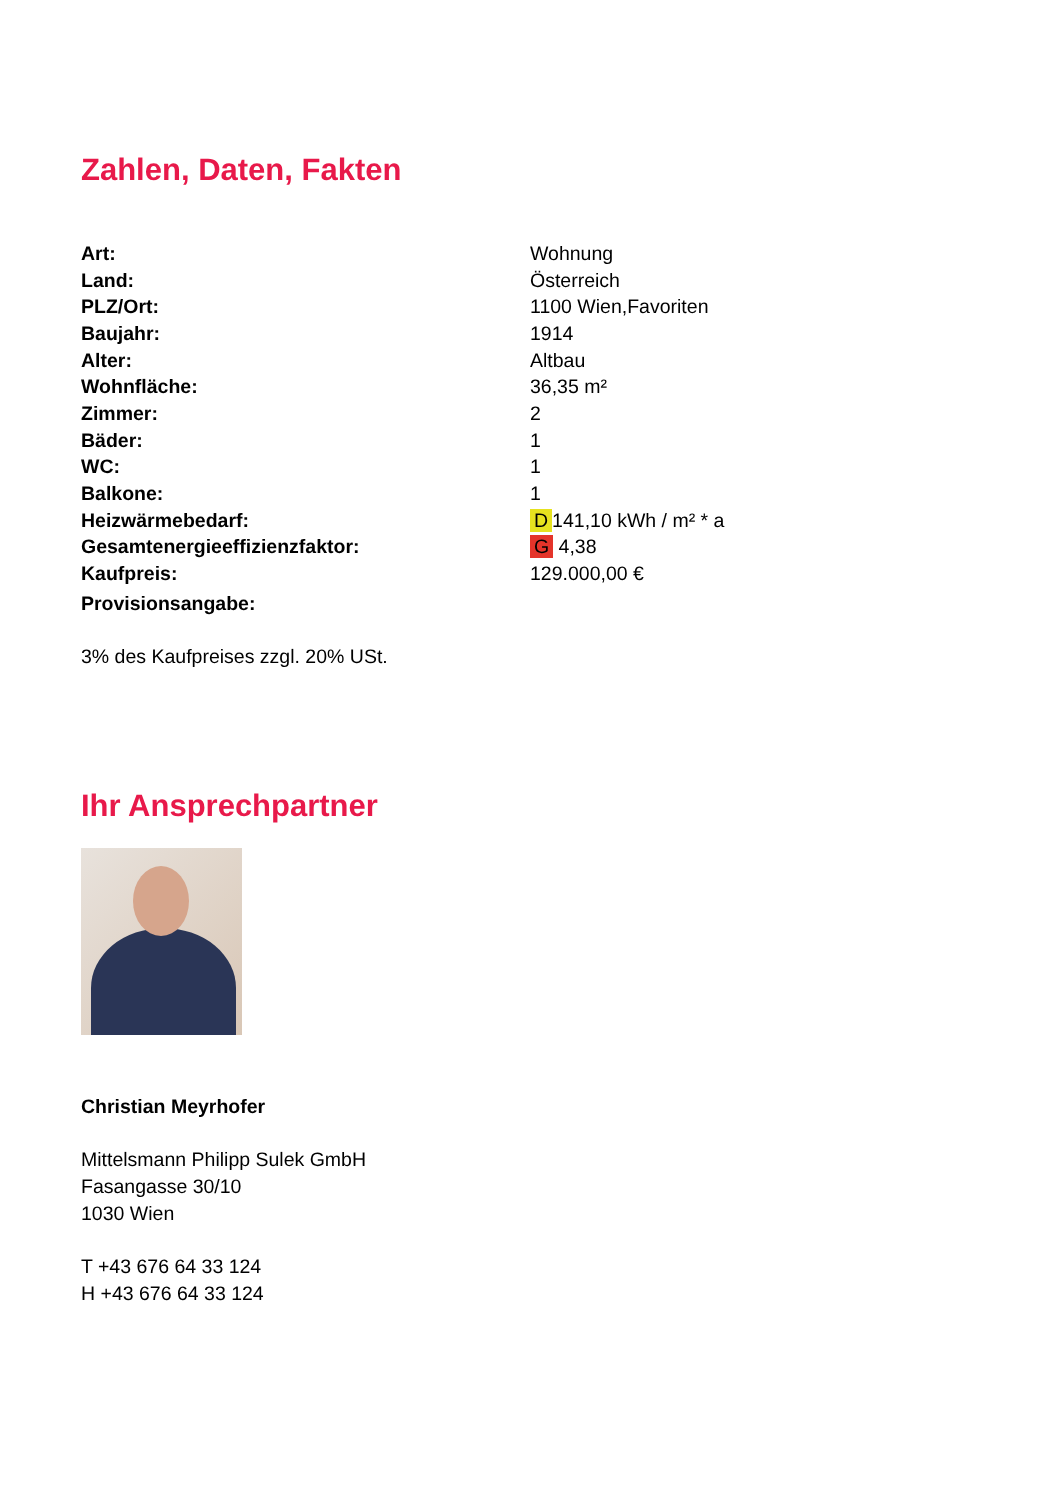Zahlen, Daten, Fakten
| Art: | Wohnung |
| Land: | Österreich |
| PLZ/Ort: | 1100 Wien,Favoriten |
| Baujahr: | 1914 |
| Alter: | Altbau |
| Wohnfläche: | 36,35 m² |
| Zimmer: | 2 |
| Bäder: | 1 |
| WC: | 1 |
| Balkone: | 1 |
| Heizwärmebedarf: | D 141,10 kWh / m² * a |
| Gesamtenergieeffizienzfaktor: | G 4,38 |
| Kaufpreis: | 129.000,00 € |
| Provisionsangabe: | |
3% des Kaufpreises zzgl. 20% USt.
Ihr Ansprechpartner
Christian Meyrhofer
Mittelsmann Philipp Sulek GmbH
Fasangasse 30/10
1030 Wien
T +43 676 64 33 124
H +43 676 64 33 124